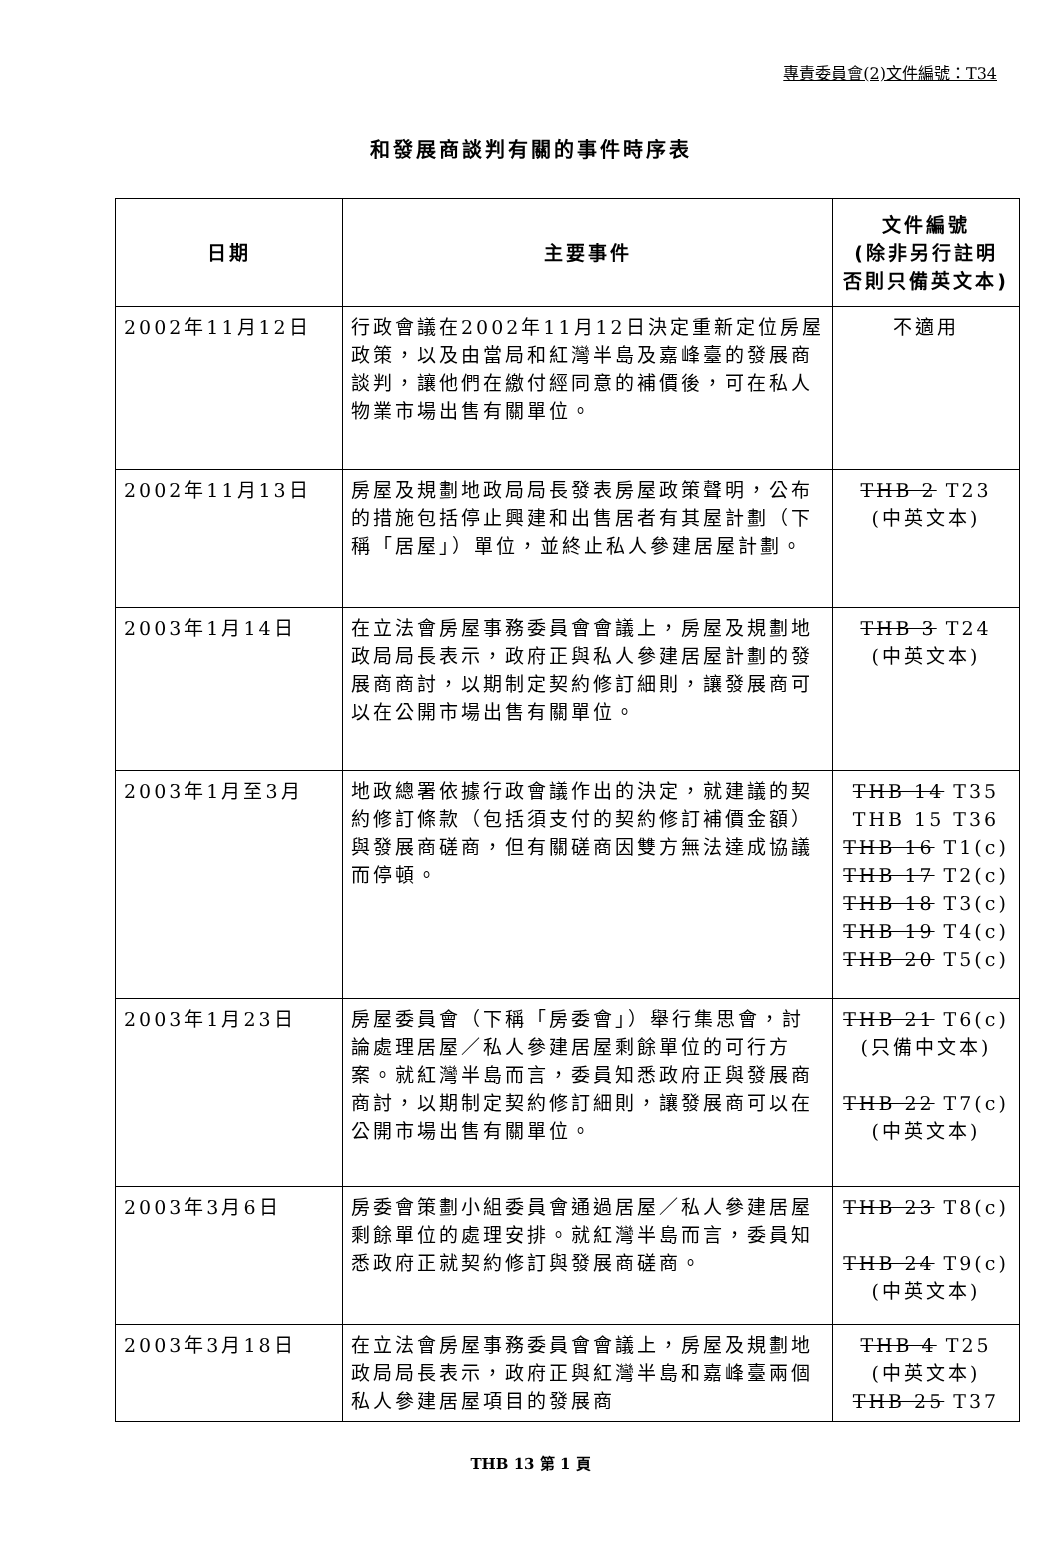專責委員會(2)文件編號：T34
和發展商談判有關的事件時序表
| 日期 | 主要事件 | 文件編號 (除非另行註明 否則只備英文本) |
| --- | --- | --- |
| 2002年11月12日 | 行政會議在2002年11月12日決定重新定位房屋政策，以及由當局和紅灣半島及嘉峰臺的發展商談判，讓他們在繳付經同意的補價後，可在私人物業市場出售有關單位。 | 不適用 |
| 2002年11月13日 | 房屋及規劃地政局局長發表房屋政策聲明，公布的措施包括停止興建和出售居者有其屋計劃（下稱「居屋」）單位，並終止私人參建居屋計劃。 | THB 2 T23 (中英文本) |
| 2003年1月14日 | 在立法會房屋事務委員會會議上，房屋及規劃地政局局長表示，政府正與私人參建居屋計劃的發展商商討，以期制定契約修訂細則，讓發展商可以在公開市場出售有關單位。 | THB 3 T24 (中英文本) |
| 2003年1月至3月 | 地政總署依據行政會議作出的決定，就建議的契約修訂條款（包括須支付的契約修訂補價金額）與發展商磋商，但有關磋商因雙方無法達成協議而停頓。 | THB 14 T35 THB 15 T36 THB 16 T1(c) THB 17 T2(c) THB 18 T3(c) THB 19 T4(c) THB 20 T5(c) |
| 2003年1月23日 | 房屋委員會（下稱「房委會」）舉行集思會，討論處理居屋／私人參建居屋剩餘單位的可行方案。就紅灣半島而言，委員知悉政府正與發展商商討，以期制定契約修訂細則，讓發展商可以在公開市場出售有關單位。 | THB 21 T6(c) (只備中文本) THB 22 T7(c) (中英文本) |
| 2003年3月6日 | 房委會策劃小組委員會通過居屋／私人參建居屋剩餘單位的處理安排。就紅灣半島而言，委員知悉政府正就契約修訂與發展商磋商。 | THB 23 T8(c) THB 24 T9(c) (中英文本) |
| 2003年3月18日 | 在立法會房屋事務委員會會議上，房屋及規劃地政局局長表示，政府正與紅灣半島和嘉峰臺兩個私人參建居屋項目的發展商 | THB 4 T25 (中英文本) THB 25 T37 |
THB 13 第 1 頁